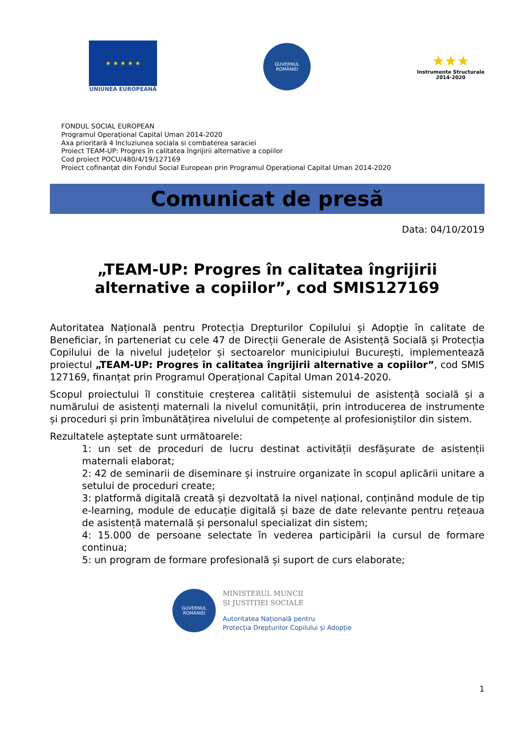★ ★ ★ ★ ★
UNIUNEA EUROPEANĂ
GUVERNUL
ROMÂNIEI
★★★
Instrumente Structurale
2014-2020
FONDUL SOCIAL EUROPEAN
Programul Operaţional Capital Uman 2014-2020
Axa prioritară 4 Incluziunea sociala si combaterea saraciei
Proiect TEAM-UP: Progres în calitatea îngrijirii alternative a copiilor
Cod proiect POCU/480/4/19/127169
Proiect cofinanțat din Fondul Social European prin Programul Operațional Capital Uman 2014-2020
Comunicat de presă
Data: 04/10/2019
„TEAM-UP: Progres în calitatea îngrijirii alternative a copiilor”, cod SMIS127169
Autoritatea Națională pentru Protecția Drepturilor Copilului și Adopție în calitate de Beneficiar, în parteneriat cu cele 47 de Direcții Generale de Asistență Socială și Protecția Copilului de la nivelul județelor și sectoarelor municipiului București, implementează proiectul „TEAM-UP: Progres în calitatea îngrijirii alternative a copiilor”, cod SMIS 127169, finanțat prin Programul Operațional Capital Uman 2014-2020.
Scopul proiectului îl constituie creșterea calității sistemului de asistență socială și a numărului de asistenți maternali la nivelul comunității, prin introducerea de instrumente și proceduri și prin îmbunătățirea nivelului de competențe al profesioniștilor din sistem.
Rezultatele așteptate sunt următoarele:
1: un set de proceduri de lucru destinat activității desfășurate de asistenții maternali elaborat;
2: 42 de seminarii de diseminare și instruire organizate în scopul aplicării unitare a setului de proceduri create;
3: platformă digitală creată și dezvoltată la nivel național, conținând module de tip e-learning, module de educație digitală și baze de date relevante pentru rețeaua de asistență maternală și personalul specializat din sistem;
4: 15.000 de persoane selectate în vederea participării la cursul de formare continua;
5: un program de formare profesională și suport de curs elaborate;
GUVERNUL
ROMÂNIEI
MINISTERUL MUNCII
ȘI JUSTIȚIEI SOCIALE
Autoritatea Națională pentru
Protecția Drepturilor Copilului și Adopție
1